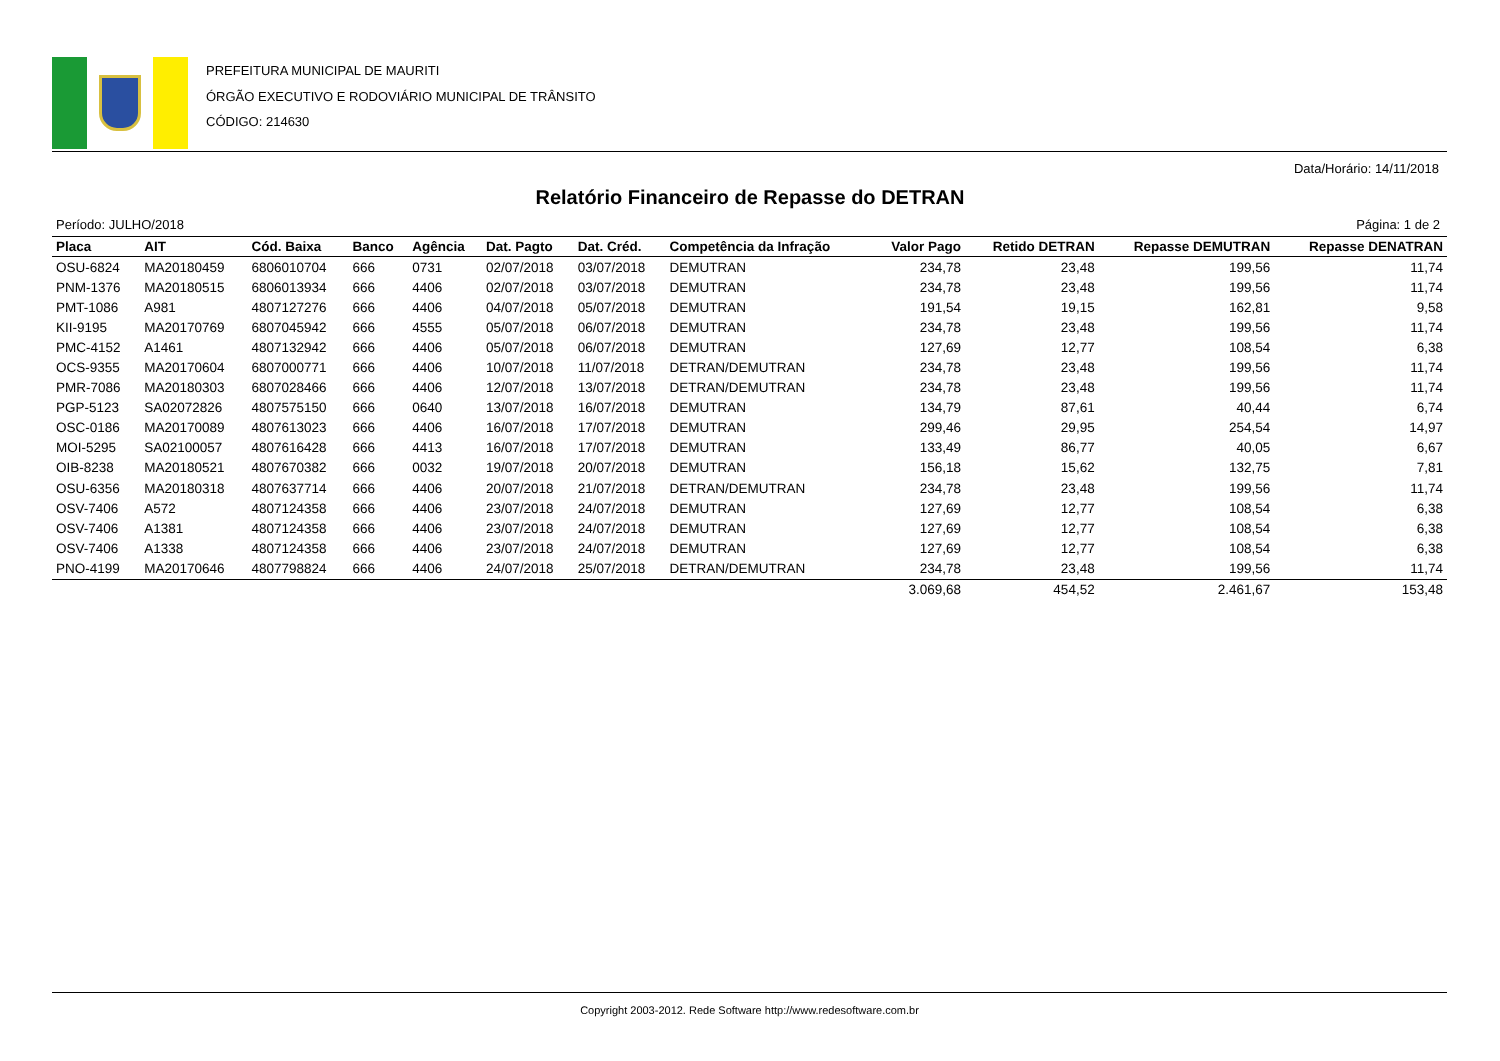PREFEITURA MUNICIPAL DE MAURITI
ÓRGÃO EXECUTIVO E RODOVIÁRIO MUNICIPAL DE TRÂNSITO
CÓDIGO: 214630
Data/Horário: 14/11/2018
Relatório Financeiro de Repasse do DETRAN
Período: JULHO/2018 Página: 1 de 2
| Placa | AIT | Cód. Baixa | Banco | Agência | Dat. Pagto | Dat. Créd. | Competência da Infração | Valor Pago | Retido DETRAN | Repasse DEMUTRAN | Repasse DENATRAN |
| --- | --- | --- | --- | --- | --- | --- | --- | --- | --- | --- | --- |
| OSU-6824 | MA20180459 | 6806010704 | 666 | 0731 | 02/07/2018 | 03/07/2018 | DEMUTRAN | 234,78 | 23,48 | 199,56 | 11,74 |
| PNM-1376 | MA20180515 | 6806013934 | 666 | 4406 | 02/07/2018 | 03/07/2018 | DEMUTRAN | 234,78 | 23,48 | 199,56 | 11,74 |
| PMT-1086 | A981 | 4807127276 | 666 | 4406 | 04/07/2018 | 05/07/2018 | DEMUTRAN | 191,54 | 19,15 | 162,81 | 9,58 |
| KII-9195 | MA20170769 | 6807045942 | 666 | 4555 | 05/07/2018 | 06/07/2018 | DEMUTRAN | 234,78 | 23,48 | 199,56 | 11,74 |
| PMC-4152 | A1461 | 4807132942 | 666 | 4406 | 05/07/2018 | 06/07/2018 | DEMUTRAN | 127,69 | 12,77 | 108,54 | 6,38 |
| OCS-9355 | MA20170604 | 6807000771 | 666 | 4406 | 10/07/2018 | 11/07/2018 | DETRAN/DEMUTRAN | 234,78 | 23,48 | 199,56 | 11,74 |
| PMR-7086 | MA20180303 | 6807028466 | 666 | 4406 | 12/07/2018 | 13/07/2018 | DETRAN/DEMUTRAN | 234,78 | 23,48 | 199,56 | 11,74 |
| PGP-5123 | SA02072826 | 4807575150 | 666 | 0640 | 13/07/2018 | 16/07/2018 | DEMUTRAN | 134,79 | 87,61 | 40,44 | 6,74 |
| OSC-0186 | MA20170089 | 4807613023 | 666 | 4406 | 16/07/2018 | 17/07/2018 | DEMUTRAN | 299,46 | 29,95 | 254,54 | 14,97 |
| MOI-5295 | SA02100057 | 4807616428 | 666 | 4413 | 16/07/2018 | 17/07/2018 | DEMUTRAN | 133,49 | 86,77 | 40,05 | 6,67 |
| OIB-8238 | MA20180521 | 4807670382 | 666 | 0032 | 19/07/2018 | 20/07/2018 | DEMUTRAN | 156,18 | 15,62 | 132,75 | 7,81 |
| OSU-6356 | MA20180318 | 4807637714 | 666 | 4406 | 20/07/2018 | 21/07/2018 | DETRAN/DEMUTRAN | 234,78 | 23,48 | 199,56 | 11,74 |
| OSV-7406 | A572 | 4807124358 | 666 | 4406 | 23/07/2018 | 24/07/2018 | DEMUTRAN | 127,69 | 12,77 | 108,54 | 6,38 |
| OSV-7406 | A1381 | 4807124358 | 666 | 4406 | 23/07/2018 | 24/07/2018 | DEMUTRAN | 127,69 | 12,77 | 108,54 | 6,38 |
| OSV-7406 | A1338 | 4807124358 | 666 | 4406 | 23/07/2018 | 24/07/2018 | DEMUTRAN | 127,69 | 12,77 | 108,54 | 6,38 |
| PNO-4199 | MA20170646 | 4807798824 | 666 | 4406 | 24/07/2018 | 25/07/2018 | DETRAN/DEMUTRAN | 234,78 | 23,48 | 199,56 | 11,74 |
| | | | | | | | | 3.069,68 | 454,52 | 2.461,67 | 153,48 |
Copyright 2003-2012. Rede Software http://www.redesoftware.com.br